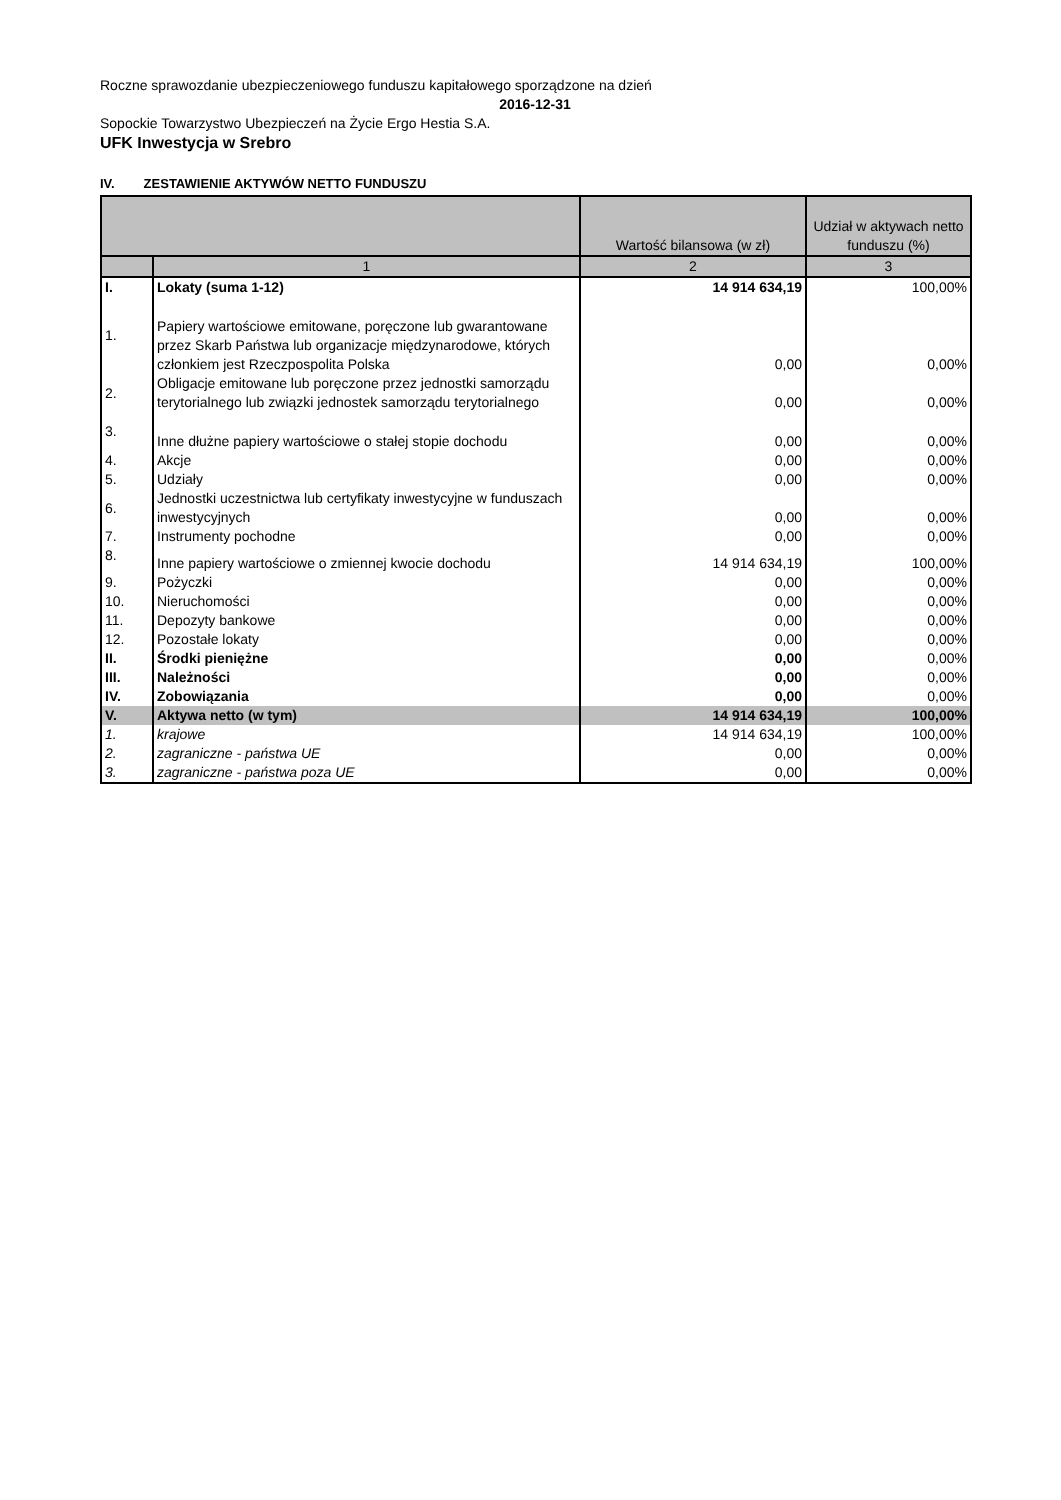Roczne sprawozdanie ubezpieczeniowego funduszu kapitałowego sporządzone na dzień
2016-12-31
Sopockie Towarzystwo Ubezpieczeń na Życie Ergo Hestia S.A.
UFK Inwestycja w Srebro
IV. ZESTAWIENIE AKTYWÓW NETTO FUNDUSZU
| | | Wartość bilansowa (w zł) | Udział w aktywach netto funduszu (%) |
| --- | --- | --- | --- |
| | 1 | 2 | 3 |
| I. | Lokaty (suma 1-12) | 14 914 634,19 | 100,00% |
| 1. | Papiery wartościowe emitowane, poręczone lub gwarantowane przez Skarb Państwa lub organizacje międzynarodowe, których członkiem jest Rzeczpospolita Polska | 0,00 | 0,00% |
| 2. | Obligacje emitowane lub poręczone przez jednostki samorządu terytorialnego lub związki jednostek samorządu terytorialnego | 0,00 | 0,00% |
| 3. | Inne dłużne papiery wartościowe o stałej stopie dochodu | 0,00 | 0,00% |
| 4. | Akcje | 0,00 | 0,00% |
| 5. | Udziały | 0,00 | 0,00% |
| 6. | Jednostki uczestnictwa lub certyfikaty inwestycyjne w funduszach inwestycyjnych | 0,00 | 0,00% |
| 7. | Instrumenty pochodne | 0,00 | 0,00% |
| 8. | Inne papiery wartościowe o zmiennej kwocie dochodu | 14 914 634,19 | 100,00% |
| 9. | Pożyczki | 0,00 | 0,00% |
| 10. | Nieruchomości | 0,00 | 0,00% |
| 11. | Depozyty bankowe | 0,00 | 0,00% |
| 12. | Pozostałe lokaty | 0,00 | 0,00% |
| II. | Środki pieniężne | 0,00 | 0,00% |
| III. | Należności | 0,00 | 0,00% |
| IV. | Zobowiązania | 0,00 | 0,00% |
| V. | Aktywa netto (w tym) | 14 914 634,19 | 100,00% |
| 1. | krajowe | 14 914 634,19 | 100,00% |
| 2. | zagraniczne - państwa UE | 0,00 | 0,00% |
| 3. | zagraniczne - państwa poza UE | 0,00 | 0,00% |